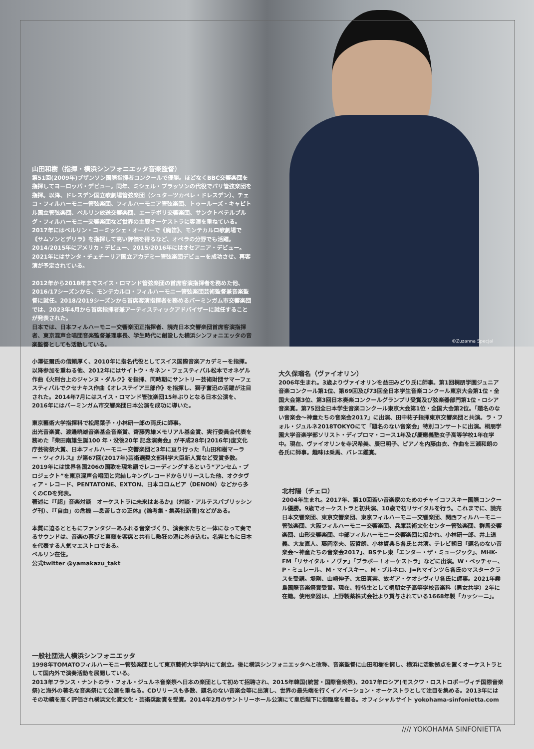山田和樹（指揮・横浜シンフォニエッタ音楽監督）
第51回(2009年)ブザンソン国際指揮者コンクールで優勝。ほどなくBBC交響楽団を指揮してヨーロッパ・デビュー。同年、ミシェル・プラッソンの代役でパリ管弦楽団を指揮。以降、ドレスデン国立歌劇場管弦楽団（シュターツカペレ・ドレスデン）、チェコ・フィルハーモニー管弦楽団、フィルハーモニア管弦楽団、トゥールーズ・キャピトル国立管弦楽団、ベルリン放送交響楽団、エーテボリ交響楽団、サンクトペテルブルグ・フィルハーモニー交響楽団など世界の主要オーケストラに客演を重ねている。
2017年にはベルリン・コーミッシェ・オーパーで《魔笛》、モンテカルロ歌劇場で《サムソンとデリラ》を指揮して高い評価を得るなど、オペラの分野でも活躍。
2014/2015年にアメリカ・デビュー、2015/2016年にはオセアニア・デビュー。
2021年にはサンタ・チェチーリア国立アカデミー管弦楽団デビューを成功させ、再客演が予定されている。
2012年から2018年までスイス・ロマンド管弦楽団の首席客演指揮者を務めた他、2016/17シーズンから、モンテカルロ・フィルハーモニー管弦楽団芸術監督兼音楽監督に就任。2018/2019シーズンから首席客演指揮者を務めるバーミンガム市交響楽団では、2023年4月から首席指揮者兼アーティスティックアドバイザーに就任することが発表された。
日本では、日本フィルハーモニー交響楽団正指揮者、読売日本交響楽団首席客演指揮者、東京混声合唱団音楽監督兼理事長、学生時代に創設した横浜シンフォニエッタの音楽監督としても活動している。
小澤征爾氏の信頼厚く、2010年に指名代役としてスイス国際音楽アカデミーを指揮。以降参加を重ねる他、2012年にはサイトウ・キネン・フェスティバル松本でオネゲル作曲《火刑台上のジャンヌ・ダルク》を指揮、同時期にサントリー芸術財団サマーフェスティバルでクセナキス作曲《オレステイア三部作》を指揮し、獅子奮迅の活躍が注目された。2014年7月にはスイス・ロマンド管弦楽団15年ぶりとなる日本公演を、2016年にはバーミンガム市交響楽団日本公演を成功に導いた。
東京藝術大学指揮科で松尾葉子・小林研一郎の両氏に師事。
出光音楽賞、渡邉暁雄音楽基金音楽賞、齋藤秀雄メモリアル基金賞、実行委員会代表を務めた『柴田南雄生誕100 年・没後20年 記念演奏会』が平成28年(2016年)度文化庁芸術祭大賞、日本フィルハーモニー交響楽団と3年に亘り行った『山田和樹マーラー・ツィクルス』が第67回(2017年)芸術選奨文部科学大臣新人賞など受賞多数。
2019年には世界各国206の国歌を現地語でレコーディングするという“アンセム・プロジェクト”を東京混声合唱団と完結しキングレコードからリリースした他、オクタヴィア・レコード、PENTATONE、EXTON、日本コロムビア（DENON）などから多くのCDを発表。
著述に『「超」音楽対談　オーケストラに未来はあるか』（対談・アルテスパブリッシング刊）、『「自由」の危機 ―息苦しさの正体』(論考集・集英社新書)などがある。
本質に迫るとともにファンタジーあふれる音楽づくり、演奏家たちと一体になって奏でるサウンドは、音楽の喜びと真髄を客席と共有し熱狂の渦に巻き込む。名実ともに日本を代表する人気マエストロである。
ベルリン在住。
公式twitter @yamakazu_takt
©Zuzanna Specjal
大久保瑠名（ヴァイオリン）
2006年生まれ。3歳よりヴァイオリンを益田みどり氏に師事。第1回桐朋学園ジュニア音楽コンクール第1位、第69回及び73回全日本学生音楽コンクール東京大会第1位・全国大会第3位、第3回日本奏楽コンクールグランプリ受賞及び弦楽器部門第1位・ロシア音楽賞。第75回全日本学生音楽コンクール東京大会第1位・全国大会第2位。「題名のない音楽会～神童たちの音楽会2017」に出演、田中祐子指揮東京交響楽団と共演。ラ・フォル・ジュルネ2018TOKYOにて「題名のない音楽会」特別コンサートに出演。桐朋学園大学音楽学部ソリスト・ディプロマ・コース1年及び慶應義塾女子高等学校1年在学中。現在、ヴァイオリンを寺沢希美、辰巳明子、ピアノを内藤由衣、作曲を三瀬和朗の各氏に師事。趣味は乗馬、バレエ鑑賞。
北村陽（チェロ）
2004年生まれ。2017年、第10回若い音楽家のためのチャイコフスキー国際コンクール優勝。9歳でオーケストラと初共演、10歳で初リサイタルを行う。これまでに、読売日本交響楽団、東京交響楽団、東京フィルハーモニー交響楽団、関西フィルハーモニー管弦楽団、大阪フィルハーモニー交響楽団、兵庫芸術文化センター管弦楽団、群馬交響楽団、山形交響楽団、中部フィルハーモニー交響楽団に招かれ、小林研一郎、井上道義、大友直人、藤岡幸夫、阪哲朗、小林資典ら各氏と共演。テレビ朝日「題名のない音楽会～神童たちの音楽会2017」、BSテレ東「エンター・ザ・ミュージック」、MHK-FM「リサイタル・ノヴァ」「ブラボー！オーケストラ」などに出演。W・ベッチャー、P・ミュレール、M・マイスキー、M・ブルネロ、J=P.マインツら各氏のマスタークラスを受講。堤剛、山崎伸子、太田真実、故ギア・ケオシヴィリ各氏に師事。2021年霧島国際音楽祭賞受賞。現在、特待生として桐朋女子高等学校音楽科（男女共学）2年に在籍。使用楽器は、上野製薬株式会社より貸与されている1668年製「カッシーニ」。
一般社団法人横浜シンフォニエッタ
1998年TOMATOフィルハーモニー管弦楽団として東京藝術大学学内にて創立。後に横浜シンフォニエッタへと改称、音楽監督に山田和樹を擁し、横浜に活動拠点を置くオーケストラとして国内外で演奏活動を展開している。
2013年フランス・ナントのラ・フォル・ジュルネ音楽祭へ日本の楽団として初めて招聘され、2015年韓国(統営・国際音楽祭)、2017年ロシア(モスクワ・ロストロポーヴィチ国際音楽祭)と海外の著名な音楽祭にて公演を重ねる。CDリリースも多数、題名のない音楽会等に出演し、世界の最先端を行くイノベーション・オーケストラとして注目を集める。2013年にはその功績を高く評価され横浜文化賞文化・芸術奨励賞を受賞。2014年2月のサントリーホール公演にて皇后陛下に御臨席を賜る。オフィシャルサイト yokohama-sinfonietta.com
//// YOKOHAMA SINFONIETTA